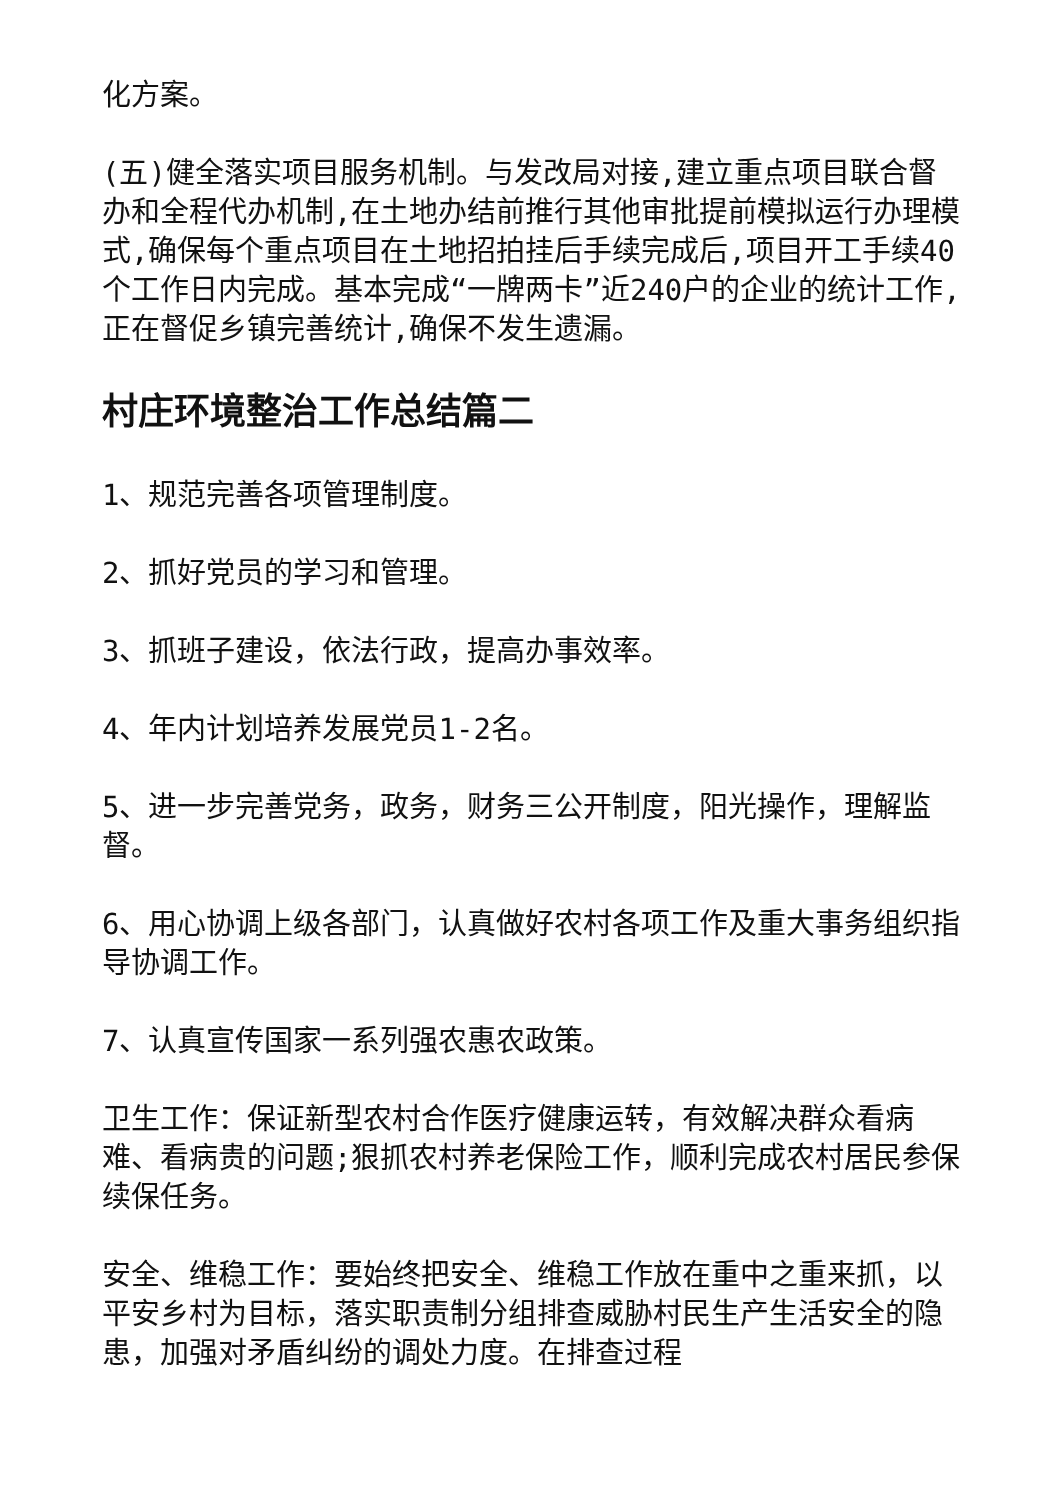化方案。
(五)健全落实项目服务机制。与发改局对接,建立重点项目联合督办和全程代办机制,在土地办结前推行其他审批提前模拟运行办理模式,确保每个重点项目在土地招拍挂后手续完成后,项目开工手续40个工作日内完成。基本完成“一牌两卡”近240户的企业的统计工作,正在督促乡镇完善统计,确保不发生遗漏。
村庄环境整治工作总结篇二
1、规范完善各项管理制度。
2、抓好党员的学习和管理。
3、抓班子建设，依法行政，提高办事效率。
4、年内计划培养发展党员1-2名。
5、进一步完善党务，政务，财务三公开制度，阳光操作，理解监督。
6、用心协调上级各部门，认真做好农村各项工作及重大事务组织指导协调工作。
7、认真宣传国家一系列强农惠农政策。
卫生工作：保证新型农村合作医疗健康运转，有效解决群众看病难、看病贵的问题;狠抓农村养老保险工作，顺利完成农村居民参保续保任务。
安全、维稳工作：要始终把安全、维稳工作放在重中之重来抓，以平安乡村为目标，落实职责制分组排查威胁村民生产生活安全的隐患，加强对矛盾纠纷的调处力度。在排查过程